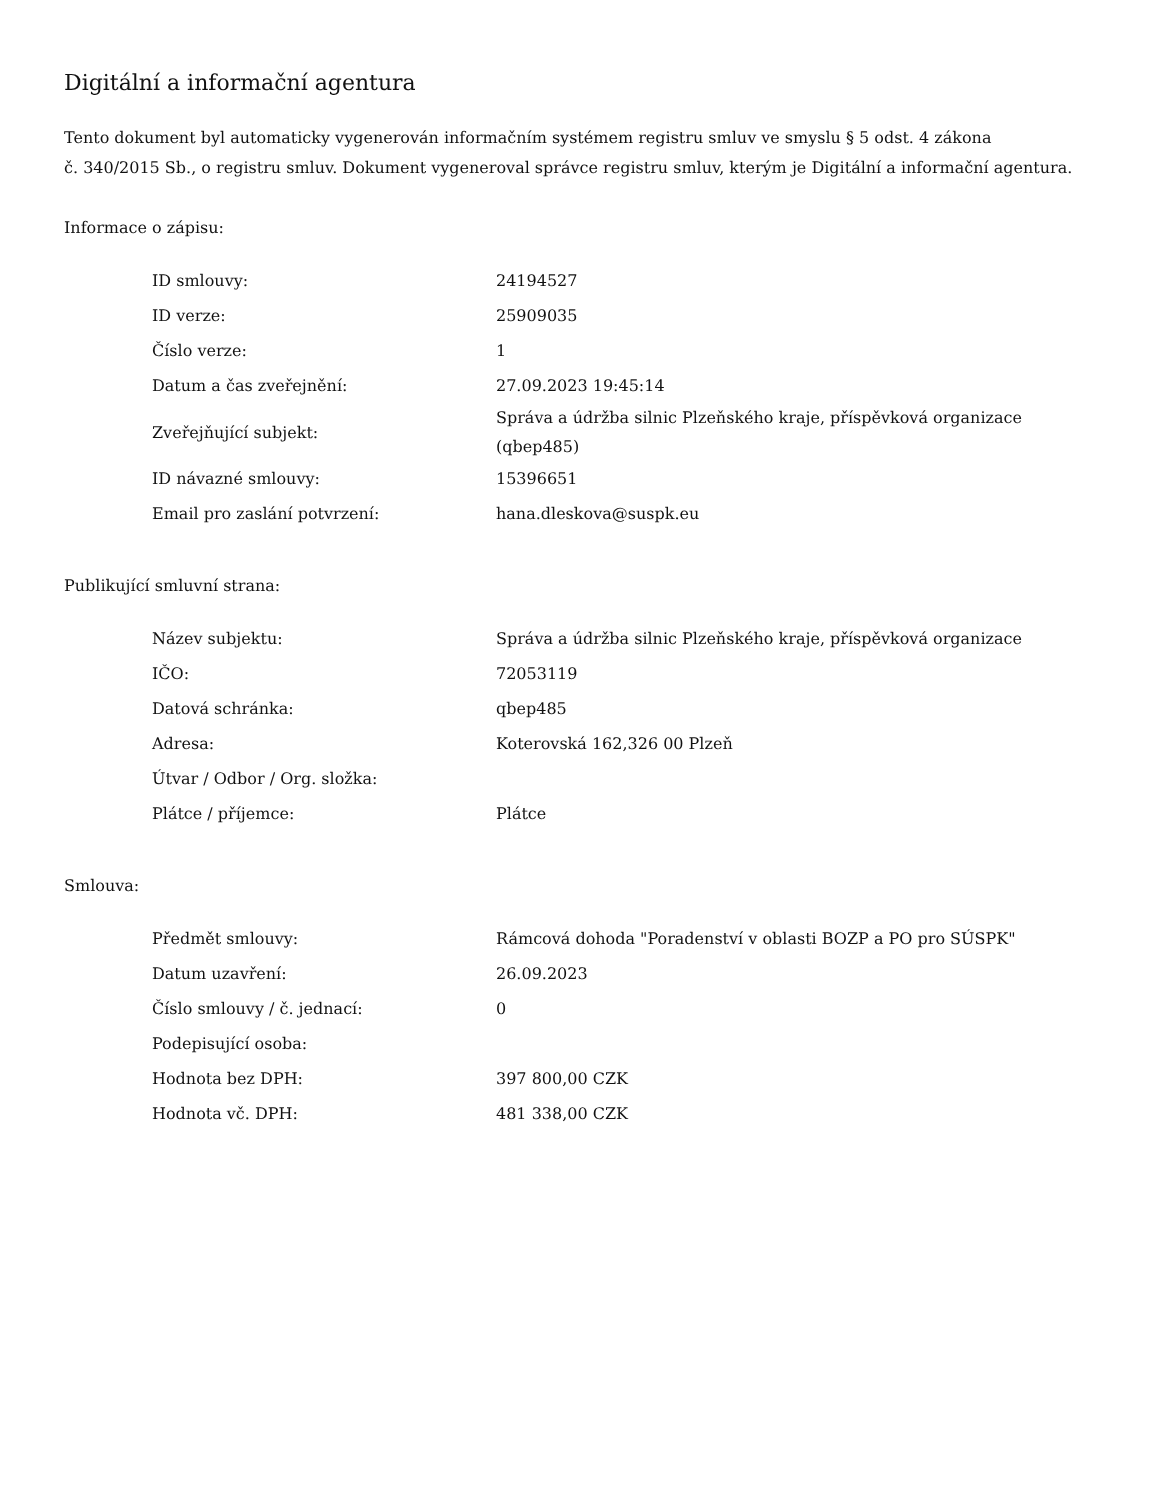Digitální a informační agentura
Tento dokument byl automaticky vygenerován informačním systémem registru smluv ve smyslu § 5 odst. 4 zákona
č. 340/2015 Sb., o registru smluv. Dokument vygeneroval správce registru smluv, kterým je Digitální a informační agentura.
Informace o zápisu:
| ID smlouvy: | 24194527 |
| ID verze: | 25909035 |
| Číslo verze: | 1 |
| Datum a čas zveřejnění: | 27.09.2023 19:45:14 |
| Zveřejňující subjekt: | Správa a údržba silnic Plzeňského kraje, příspěvková organizace (qbep485) |
| ID návazné smlouvy: | 15396651 |
| Email pro zaslání potvrzení: | hana.dleskova@suspk.eu |
Publikující smluvní strana:
| Název subjektu: | Správa a údržba silnic Plzeňského kraje, příspěvková organizace |
| IČO: | 72053119 |
| Datová schránka: | qbep485 |
| Adresa: | Koterovská 162,326 00 Plzeň |
| Útvar / Odbor / Org. složka: | |
| Plátce / příjemce: | Plátce |
Smlouva:
| Předmět smlouvy: | Rámcová dohoda "Poradenství v oblasti BOZP a PO pro SÚSPK" |
| Datum uzavření: | 26.09.2023 |
| Číslo smlouvy / č. jednací: | 0 |
| Podepisující osoba: | |
| Hodnota bez DPH: | 397 800,00 CZK |
| Hodnota vč. DPH: | 481 338,00 CZK |